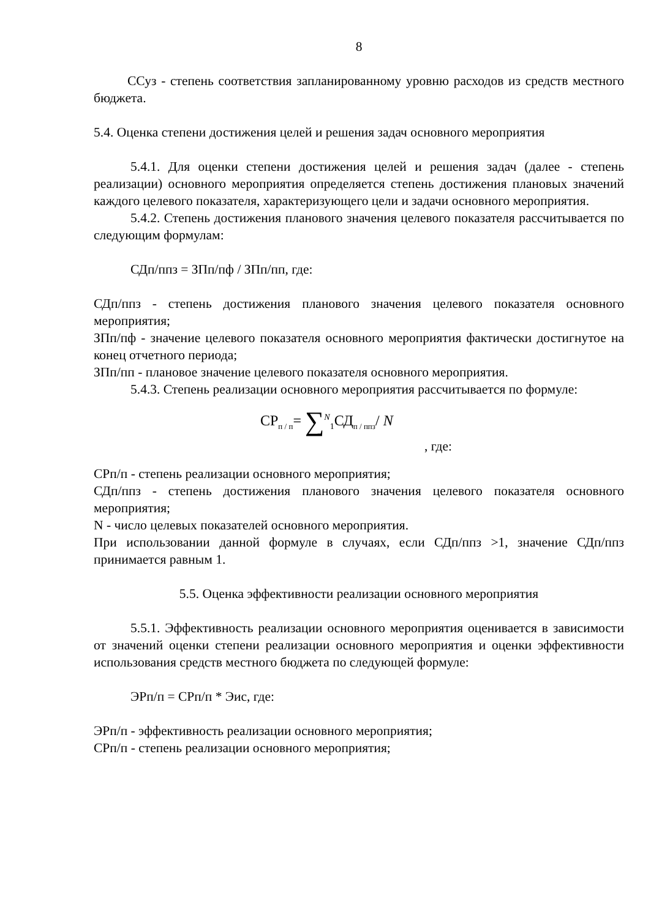8
ССуз - степень соответствия запланированному уровню расходов из средств местного бюджета.
5.4. Оценка степени достижения целей и решения задач основного мероприятия
5.4.1. Для оценки степени достижения целей и решения задач (далее - степень реализации) основного мероприятия определяется степень достижения плановых значений каждого целевого показателя, характеризующего цели и задачи основного мероприятия.
5.4.2. Степень достижения планового значения целевого показателя рассчитывается по следующим формулам:
СДп/ппз = ЗПп/пф / ЗПп/пп, где:
СДп/ппз - степень достижения планового значения целевого показателя основного мероприятия;
ЗПп/пф - значение целевого показателя основного мероприятия фактически достигнутое на конец отчетного периода;
ЗПп/пп - плановое значение целевого показателя основного мероприятия.
5.4.3. Степень реализации основного мероприятия рассчитывается по формуле:
СР<sub>п / п</sub>= ∑<sup>N</sup><sub>1</sub>СД<sub>п / ппз</sub>/ N, где:
СРп/п - степень реализации основного мероприятия;
СДп/ппз - степень достижения планового значения целевого показателя основного мероприятия;
N - число целевых показателей основного мероприятия.
При использовании данной формуле в случаях, если СДп/ппз >1, значение СДп/ппз принимается равным 1.
5.5. Оценка эффективности реализации основного мероприятия
5.5.1. Эффективность реализации основного мероприятия оценивается в зависимости от значений оценки степени реализации основного мероприятия и оценки эффективности использования средств местного бюджета по следующей формуле:
ЭРп/п = СРп/п * Эис, где:
ЭРп/п - эффективность реализации основного мероприятия;
СРп/п - степень реализации основного мероприятия;